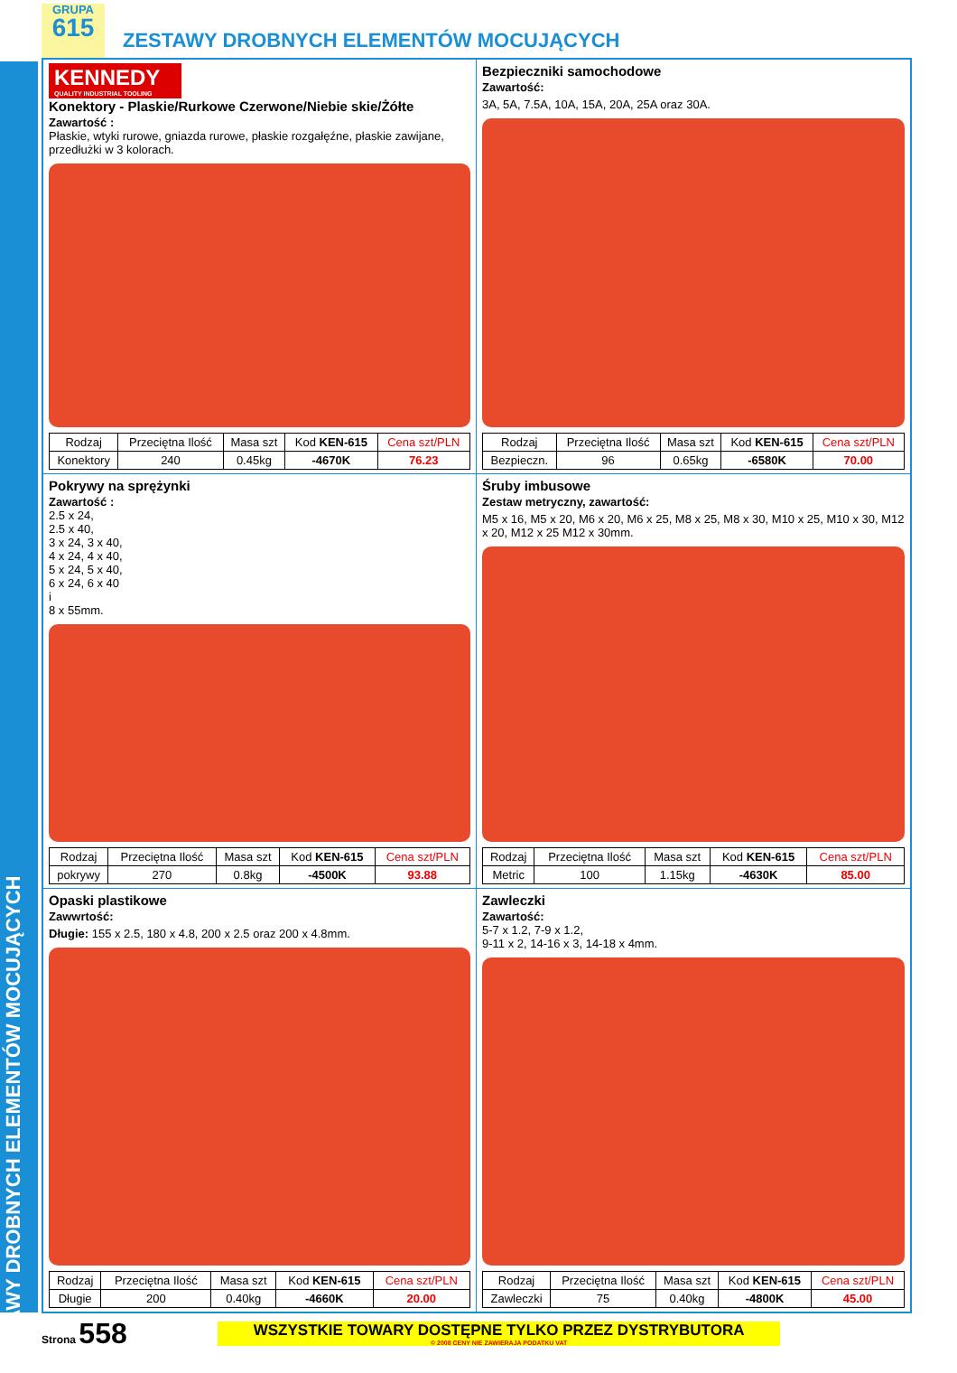ZESTAWY DROBNYCH ELEMENTÓW MOCUJĄCYCH
GRUPA
615
ZESTAWY DROBNYCH ELEMENTÓW MOCUJĄCYCH
KENNEDY
QUALITY INDUSTRIAL TOOLING
Konektory - Plaskie/Rurkowe Czerwone/Niebie skie/Żółte
Zawartość :
Płaskie, wtyki rurowe, gniazda rurowe, płaskie rozgałęźne, płaskie zawijane, przedłużki w 3 kolorach.
| Rodzaj | Przeciętna Ilość | Masa szt | Kod KEN-615 | Cena szt/PLN |
| --- | --- | --- | --- | --- |
| Konektory | 240 | 0.45kg | -4670K | 76.23 |
Bezpieczniki samochodowe
Zawartość:
3A, 5A, 7.5A, 10A, 15A, 20A, 25A oraz 30A.
| Rodzaj | Przeciętna Ilość | Masa szt | Kod KEN-615 | Cena szt/PLN |
| --- | --- | --- | --- | --- |
| Bezpieczn. | 96 | 0.65kg | -6580K | 70.00 |
Pokrywy na sprężynki
Zawartość :
2.5 x 24,
2.5 x 40,
3 x 24, 3 x 40,
4 x 24, 4 x 40,
5 x 24, 5 x 40,
6 x 24, 6 x 40
i
8 x 55mm.
| Rodzaj | Przeciętna Ilość | Masa szt | Kod KEN-615 | Cena szt/PLN |
| --- | --- | --- | --- | --- |
| pokrywy | 270 | 0.8kg | -4500K | 93.88 |
Śruby imbusowe
Zestaw metryczny, zawartość:
M5 x 16, M5 x 20, M6 x 20, M6 x 25, M8 x 25, M8 x 30, M10 x 25, M10 x 30, M12 x 20, M12 x 25 M12 x 30mm.
| Rodzaj | Przeciętna Ilość | Masa szt | Kod KEN-615 | Cena szt/PLN |
| --- | --- | --- | --- | --- |
| Metric | 100 | 1.15kg | -4630K | 85.00 |
Opaski plastikowe
Zawwrtość:
Długie: 155 x 2.5, 180 x 4.8, 200 x 2.5 oraz 200 x 4.8mm.
| Rodzaj | Przeciętna Ilość | Masa szt | Kod KEN-615 | Cena szt/PLN |
| --- | --- | --- | --- | --- |
| Długie | 200 | 0.40kg | -4660K | 20.00 |
Zawleczki
Zawartość:
5-7 x 1.2, 7-9 x 1.2,
9-11 x 2, 14-16 x 3, 14-18 x 4mm.
| Rodzaj | Przeciętna Ilość | Masa szt | Kod KEN-615 | Cena szt/PLN |
| --- | --- | --- | --- | --- |
| Zawleczki | 75 | 0.40kg | -4800K | 45.00 |
Strona 558
WSZYSTKIE TOWARY DOSTĘPNE TYLKO PRZEZ DYSTRYBUTORA
© 2008 CENY NIE ZAWIERAJA PODATKU VAT